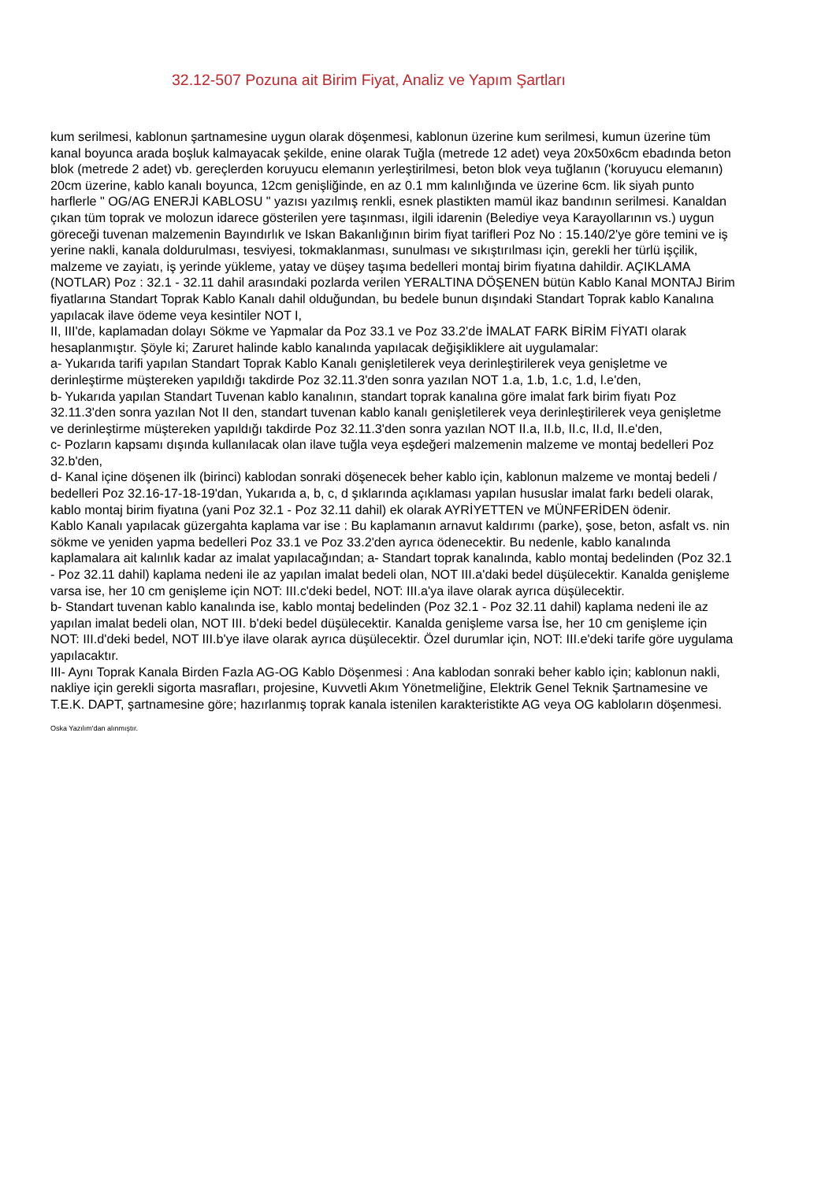32.12-507 Pozuna ait Birim Fiyat, Analiz ve Yapım Şartları
kum serilmesi, kablonun şartnamesine uygun olarak döşenmesi, kablonun üzerine kum serilmesi, kumun üzerine tüm kanal boyunca arada boşluk kalmayacak şekilde, enine olarak Tuğla (metrede 12 adet) veya 20x50x6cm ebadında beton blok (metrede 2 adet) vb. gereçlerden koruyucu elemanın yerleştirilmesi, beton blok veya tuğlanın ('koruyucu elemanın) 20cm üzerine, kablo kanalı boyunca, 12cm genişliğinde, en az 0.1 mm kalınlığında ve üzerine 6cm. lik siyah punto harflerle " OG/AG ENERJİ KABLOSU " yazısı yazılmış renkli, esnek plastikten mamül ikaz bandının serilmesi. Kanaldan çıkan tüm toprak ve molozun idarece gösterilen yere taşınması, ilgili idarenin (Belediye veya Karayollarının vs.) uygun göreceği tuvenan malzemenin Bayındırlık ve Iskan Bakanlığının birim fiyat tarifleri Poz No : 15.140/2'ye göre temini ve iş yerine nakli, kanala doldurulması, tesviyesi, tokmaklanması, sunulması ve sıkıştırılması için, gerekli her türlü işçilik, malzeme ve zayiatı, iş yerinde yükleme, yatay ve düşey taşıma bedelleri montaj birim fiyatına dahildir. AÇIKLAMA (NOTLAR) Poz : 32.1 - 32.11 dahil arasındaki pozlarda verilen YERALTINA DÖŞENEN bütün Kablo Kanal MONTAJ Birim fiyatlarına Standart Toprak Kablo Kanalı dahil olduğundan, bu bedele bunun dışındaki Standart Toprak kablo Kanalına yapılacak ilave ödeme veya kesintiler NOT I,
II, III'de, kaplamadan dolayı Sökme ve Yapmalar da Poz 33.1 ve Poz 33.2'de İMALAT FARK BİRİM FİYATI olarak hesaplanmıştır. Şöyle ki; Zaruret halinde kablo kanalında yapılacak değişikliklere ait uygulamalar:
a- Yukarıda tarifi yapılan Standart Toprak Kablo Kanalı genişletilerek veya derinleştirilerek veya genişletme ve derinleştirme müştereken yapıldığı takdirde Poz 32.11.3'den sonra yazılan NOT 1.a, 1.b, 1.c, 1.d, l.e'den,
b- Yukarıda yapılan Standart Tuvenan kablo kanalının, standart toprak kanalına göre imalat fark birim fiyatı Poz 32.11.3'den sonra yazılan Not II den, standart tuvenan kablo kanalı genişletilerek veya derinleştirilerek veya genişletme ve derinleştirme müştereken yapıldığı takdirde Poz 32.11.3'den sonra yazılan NOT II.a, II.b, II.c, II.d, II.e'den,
c- Pozların kapsamı dışında kullanılacak olan ilave tuğla veya eşdeğeri malzemenin malzeme ve montaj bedelleri Poz 32.b'den,
d- Kanal içine döşenen ilk (birinci) kablodan sonraki döşenecek beher kablo için, kablonun malzeme ve montaj bedeli / bedelleri Poz 32.16-17-18-19'dan, Yukarıda a, b, c, d şıklarında açıklaması yapılan hususlar imalat farkı bedeli olarak, kablo montaj birim fiyatına (yani Poz 32.1 - Poz 32.11 dahil) ek olarak AYRİYETTEN ve MÜNFERİDEN ödenir.
Kablo Kanalı yapılacak güzergahta kaplama var ise : Bu kaplamanın arnavut kaldırımı (parke), şose, beton, asfalt vs. nin sökme ve yeniden yapma bedelleri Poz 33.1 ve Poz 33.2'den ayrıca ödenecektir. Bu nedenle, kablo kanalında kaplamalara ait kalınlık kadar az imalat yapılacağından; a- Standart toprak kanalında, kablo montaj bedelinden (Poz 32.1 - Poz 32.11 dahil) kaplama nedeni ile az yapılan imalat bedeli olan, NOT III.a'daki bedel düşülecektir. Kanalda genişleme varsa ise, her 10 cm genişleme için NOT: III.c'deki bedel, NOT: III.a'ya ilave olarak ayrıca düşülecektir.
b- Standart tuvenan kablo kanalında ise, kablo montaj bedelinden (Poz 32.1 - Poz 32.11 dahil) kaplama nedeni ile az yapılan imalat bedeli olan, NOT III. b'deki bedel düşülecektir. Kanalda genişleme varsa İse, her 10 cm genişleme için NOT: III.d'deki bedel, NOT III.b'ye ilave olarak ayrıca düşülecektir. Özel durumlar için, NOT: III.e'deki tarife göre uygulama yapılacaktır.
III- Aynı Toprak Kanala Birden Fazla AG-OG Kablo Döşenmesi : Ana kablodan sonraki beher kablo için; kablonun nakli, nakliye için gerekli sigorta masrafları, projesine, Kuvvetli Akım Yönetmeliğine, Elektrik Genel Teknik Şartnamesine ve T.E.K. DAPT, şartnamesine göre; hazırlanmış toprak kanala istenilen karakteristikte AG veya OG kabloların döşenmesi.
Oska Yazılım'dan alınmıştır.